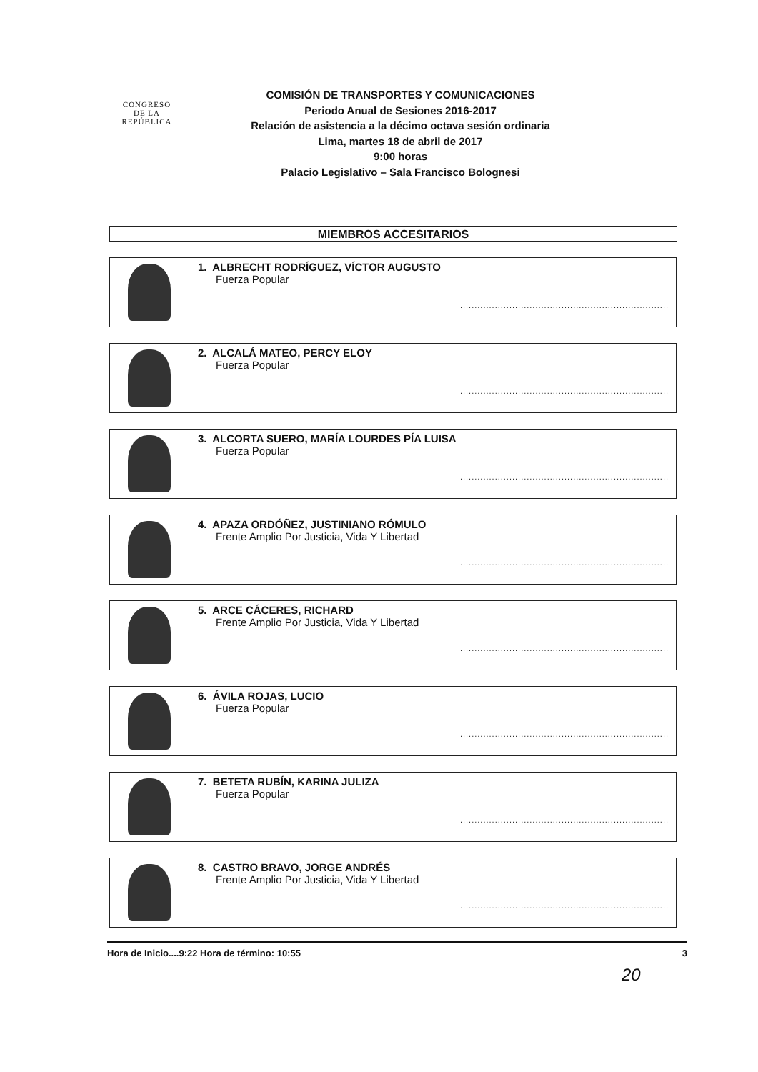CONGRESO
DE LA
REPÚBLICA
COMISIÓN DE TRANSPORTES Y COMUNICACIONES
Periodo Anual de Sesiones 2016-2017
Relación de asistencia a la décimo octava sesión ordinaria
Lima, martes 18 de abril de 2017
9:00 horas
Palacio Legislativo – Sala Francisco Bolognesi
MIEMBROS ACCESITARIOS
| | 1. ALBRECHT RODRÍGUEZ, VÍCTOR AUGUSTO Fuerza Popular ........................................................................ |
| | 2. ALCALÁ MATEO, PERCY ELOY Fuerza Popular ........................................................................ |
| | 3. ALCORTA SUERO, MARÍA LOURDES PÍA LUISA Fuerza Popular ........................................................................ |
| | 4. APAZA ORDÓÑEZ, JUSTINIANO RÓMULO Frente Amplio Por Justicia, Vida Y Libertad ........................................................................ |
| | 5. ARCE CÁCERES, RICHARD Frente Amplio Por Justicia, Vida Y Libertad ........................................................................ |
| | 6. ÁVILA ROJAS, LUCIO Fuerza Popular ........................................................................ |
| | 7. BETETA RUBÍN, KARINA JULIZA Fuerza Popular ........................................................................ |
| | 8. CASTRO BRAVO, JORGE ANDRÉS Frente Amplio Por Justicia, Vida Y Libertad ........................................................................ |
Hora de Inicio....9:22 Hora de término: 10:55 3
20